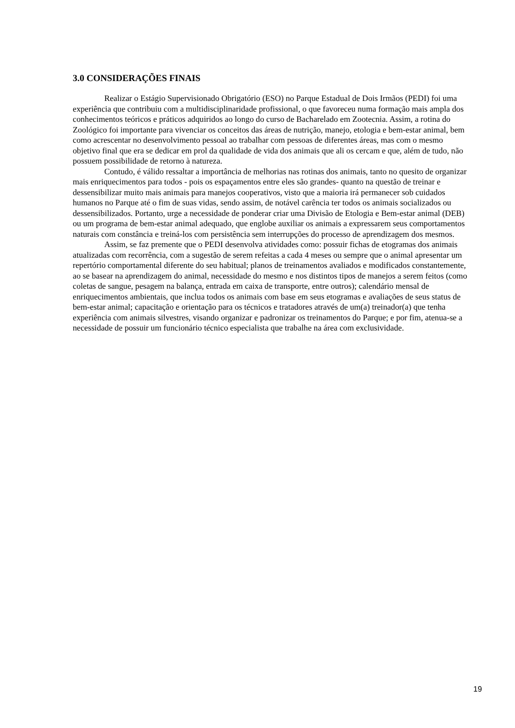3.0 CONSIDERAÇÕES FINAIS
Realizar o Estágio Supervisionado Obrigatório (ESO) no Parque Estadual de Dois Irmãos (PEDI) foi uma experiência que contribuiu com a multidisciplinaridade profissional, o que favoreceu numa formação mais ampla dos conhecimentos teóricos e práticos adquiridos ao longo do curso de Bacharelado em Zootecnia. Assim, a rotina do Zoológico foi importante para vivenciar os conceitos das áreas de nutrição, manejo, etologia e bem-estar animal, bem como acrescentar no desenvolvimento pessoal ao trabalhar com pessoas de diferentes áreas, mas com o mesmo objetivo final que era se dedicar em prol da qualidade de vida dos animais que ali os cercam e que, além de tudo, não possuem possibilidade de retorno à natureza.
Contudo, é válido ressaltar a importância de melhorias nas rotinas dos animais, tanto no quesito de organizar mais enriquecimentos para todos - pois os espaçamentos entre eles são grandes- quanto na questão de treinar e dessensibilizar muito mais animais para manejos cooperativos, visto que a maioria irá permanecer sob cuidados humanos no Parque até o fim de suas vidas, sendo assim, de notável carência ter todos os animais socializados ou dessensibilizados. Portanto, urge a necessidade de ponderar criar uma Divisão de Etologia e Bem-estar animal (DEB) ou um programa de bem-estar animal adequado, que englobe auxiliar os animais a expressarem seus comportamentos naturais com constância e treiná-los com persistência sem interrupções do processo de aprendizagem dos mesmos.
Assim, se faz premente que o PEDI desenvolva atividades como: possuir fichas de etogramas dos animais atualizadas com recorrência, com a sugestão de serem refeitas a cada 4 meses ou sempre que o animal apresentar um repertório comportamental diferente do seu habitual; planos de treinamentos avaliados e modificados constantemente, ao se basear na aprendizagem do animal, necessidade do mesmo e nos distintos tipos de manejos a serem feitos (como coletas de sangue, pesagem na balança, entrada em caixa de transporte, entre outros); calendário mensal de enriquecimentos ambientais, que inclua todos os animais com base em seus etogramas e avaliações de seus status de bem-estar animal; capacitação e orientação para os técnicos e tratadores através de um(a) treinador(a) que tenha experiência com animais silvestres, visando organizar e padronizar os treinamentos do Parque; e por fim, atenua-se a necessidade de possuir um funcionário técnico especialista que trabalhe na área com exclusividade.
19